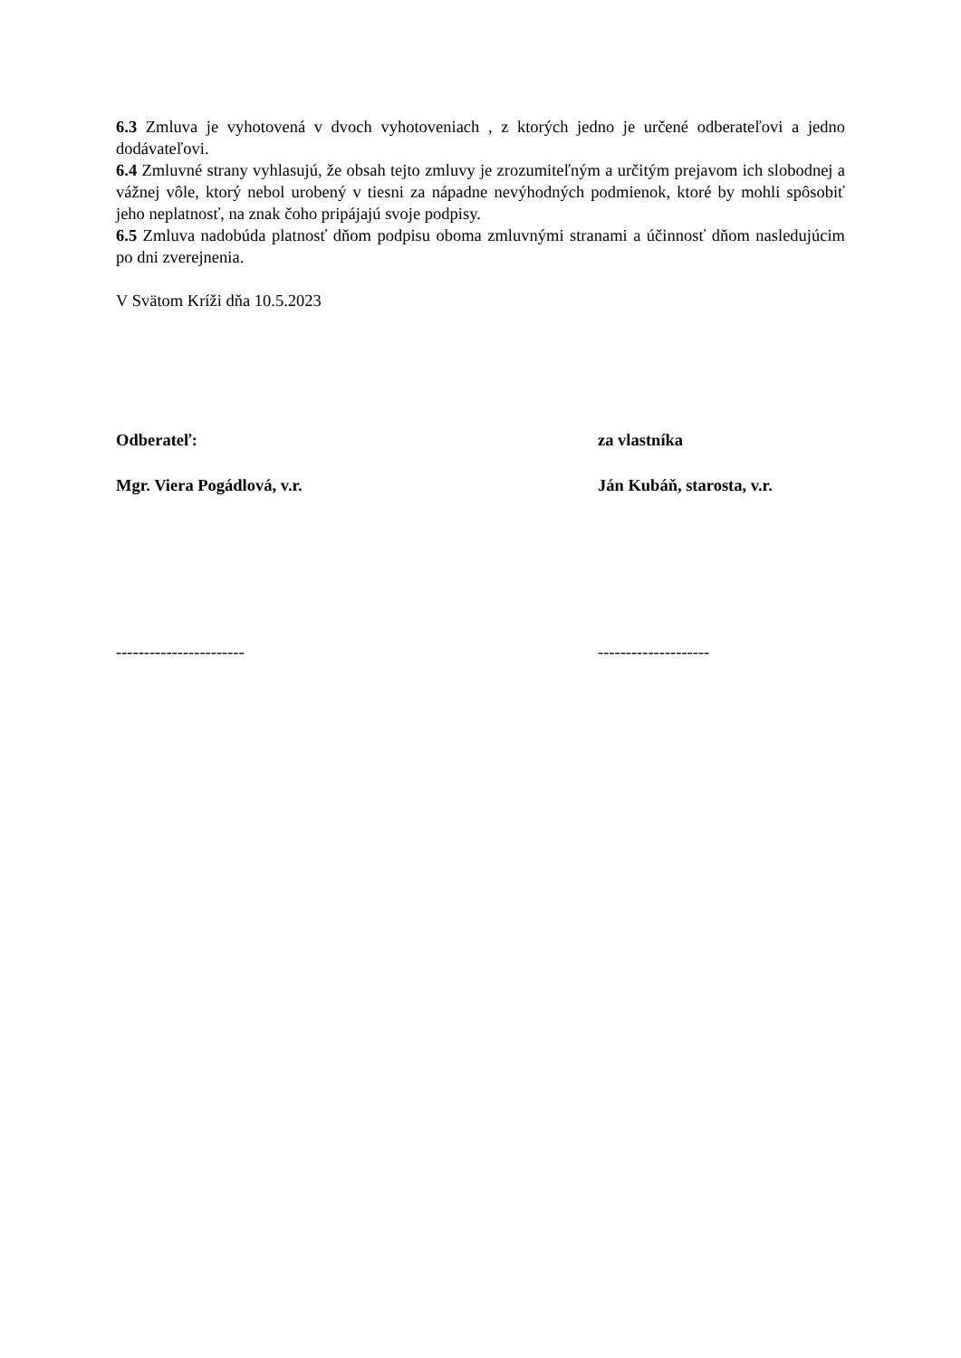6.3 Zmluva je vyhotovená v dvoch vyhotoveniach , z ktorých jedno je určené odberateľovi a jedno dodávateľovi.
6.4 Zmluvné strany vyhlasujú, že obsah tejto zmluvy je zrozumiteľným a určitým prejavom ich slobodnej a vážnej vôle, ktorý nebol urobený v tiesni za nápadne nevýhodných podmienok, ktoré by mohli spôsobiť jeho neplatnosť, na znak čoho pripájajú svoje podpisy.
6.5 Zmluva nadobúda platnosť dňom podpisu oboma zmluvnými stranami a účinnosť dňom nasledujúcim po dni zverejnenia.
V Svätom Kríži dňa 10.5.2023
Odberateľ: za vlastníka
Mgr. Viera Pogádlová, v.r. Ján Kubáň, starosta, v.r.
----------------------- --------------------